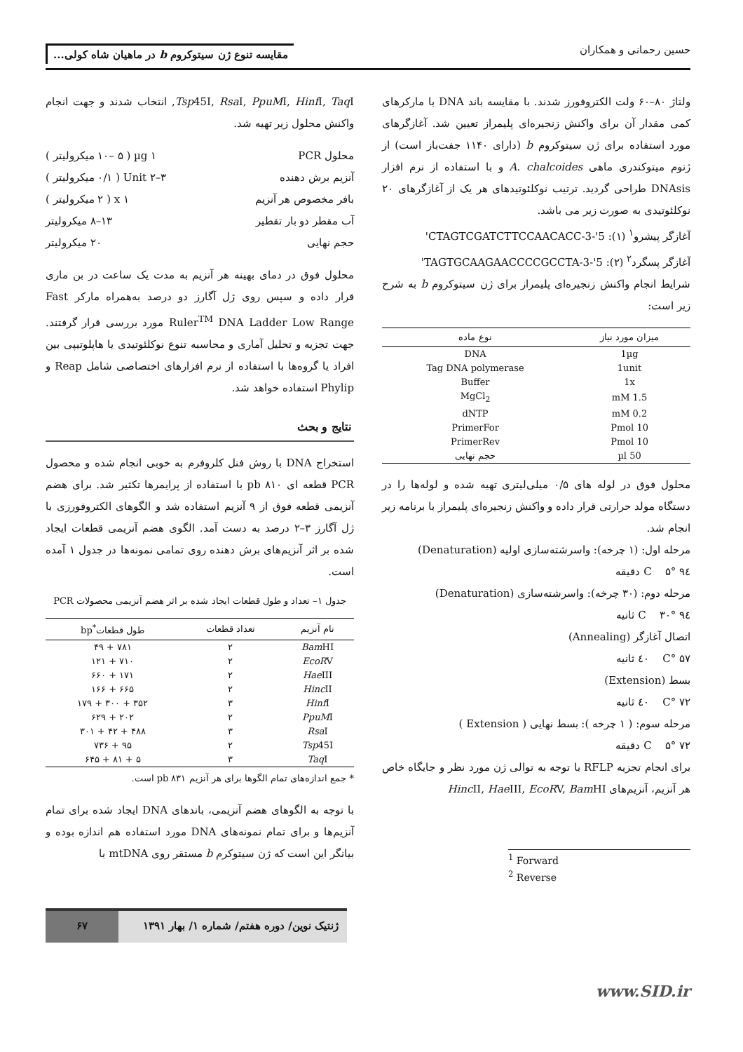حسین رحمانی و همکاران
مقایسه تنوع ژن سیتوکروم b در ماهیان شاه کولی...
ولتاژ ۸۰–۶۰ ولت الکتروفورز شدند. با مقایسه باند DNA با مارکرهای کمی مقدار آن برای واکنش زنجیره‌ای پلیمراز تعیین شد. آغازگرهای مورد استفاده برای ژن سیتوکروم b (دارای ۱۱۴۰ جفت‌باز است) از ژنوم میتوکندری ماهی A. chalcoides و با استفاده از نرم افزار DNAsis طراحی گردید. ترتیب نوکلئوتیدهای هر یک از آغازگرهای ۲۰ نوکلئوتیدی به صورت زیر می باشد.
آغازگر پیشرو<sup>۱</sup> (۱): 5'-CTAGTCGATCTTCCAACACC-3'
آغازگر پسگرد<sup>۲</sup> (۲): 5'-TAGTGCAAGAACCCCGCCTA-3'
شرایط انجام واکنش زنجیره‌ای پلیمراز برای ژن سیتوکروم b به شرح زیر است:
| میزان مورد نیاز | نوع ماده |
| --- | --- |
| 1µg | DNA |
| 1unit | Tag DNA polymerase |
| 1x | Buffer |
| 1.5 mM | MgCl<sub>2</sub> |
| 0.2 mM | dNTP |
| 10 Pmol | PrimerFor |
| 10 Pmol | PrimerRev |
| 50 µl | حجم نهایی |
محلول فوق در لوله های ۰/۵ میلی‌لیتری تهیه شده و لوله‌ها را در دستگاه مولد حرارتی قرار داده و واکنش زنجیره‌ای پلیمراز با برنامه زیر انجام شد.
مرحله اول: (۱ چرخه): واسرشته‌سازی اولیه (Denaturation)
۹٤ °C ۵ دقیقه
مرحله دوم: (۳۰ چرخه): واسرشته‌سازی (Denaturation)
۹٤ °C ۳۰ ثانیه
اتصال آغازگر (Annealing)
۵۷ °C ٤۰ ثانیه
بسط (Extension)
۷۲ °C ٤۰ ثانیه
مرحله سوم: ( ۱ چرخه ): بسط نهایی ( Extension )
۷۲ °C ۵ دقیقه
برای انجام تجزیه RFLP با توجه به توالی ژن مورد نظر و جایگاه خاص هر آنزیم، آنزیم‌های Hinc II, Hae III, EcoRV, Bam HI
<sup>1</sup> Forward
<sup>2</sup> Reverse
Tsp45I, Rsa I, PpuMI, Hinf I, Taq I, انتخاب شدند و جهت انجام واکنش محلول زیر تهیه شد.
محلول PCR ۱ µg ( ۱۰– ۵ میکرولیتر )
آنزیم برش دهنده ۳–۲ Unit ( ۰/۱ میکرولیتر )
بافر مخصوص هر آنزیم x ۱ ( ۲ میکرولیتر )
آب مقطر دو بار تقطیر ۱۳–۸ میکرولیتر
حجم نهایی ۲۰ میکرولیتر
محلول فوق در دمای بهینه هر آنزیم به مدت یک ساعت در بن ماری قرار داده و سپس روی ژل آگارز دو درصد به‌همراه مارکر Fast Ruler<sup>TM</sup> DNA Ladder Low Range مورد بررسی قرار گرفتند. جهت تجزیه و تحلیل آماری و محاسبه تنوع نوکلئوتیدی یا هاپلوتیپی بین افراد یا گروه‌ها با استفاده از نرم افزارهای اختصاصی شامل Reap و Phylip استفاده خواهد شد.
نتایج و بحث
استخراج DNA با روش فنل کلروفرم به خوبی انجام شده و محصول PCR قطعه ای pb ۸۱۰ با استفاده از پرایمرها تکثیر شد. برای هضم آنزیمی قطعه فوق از ۹ آنزیم استفاده شد و الگوهای الکتروفورزی با ژل آگارز ۳–۲ درصد به دست آمد. الگوی هضم آنزیمی قطعات ایجاد شده بر اثر آنزیم‌های برش دهنده روی تمامی نمونه‌ها در جدول ۱ آمده است.
جدول ۱– تعداد و طول قطعات ایجاد شده بر اثر هضم آنزیمی محصولات PCR
| نام آنزیم | تعداد قطعات | طول قطعات<sup>*</sup>bp |
| --- | --- | --- |
| Bam HI | ۲ | ۷۸۱ + ۴۹ |
| EcoR V | ۲ | ۷۱۰ + ۱۲۱ |
| Hae III | ۲ | ۱۷۱ + ۶۶۰ |
| Hinc II | ۲ | ۶۶۵ + ۱۶۶ |
| Hinf I | ۳ | ۳۵۲ + ۳۰۰ + ۱۷۹ |
| PpuM I | ۲ | ۲۰۲ + ۶۲۹ |
| Rsa I | ۳ | ۴۸۸ + ۴۲ + ۳۰۱ |
| Tsp 45I | ۲ | ۹۵ + ۷۳۶ |
| Taq I | ۳ | ۵ + ۸۱ + ۶۴۵ |
* جمع اندازه‌های تمام الگوها برای هر آنزیم pb ۸۳۱ است.
با توجه به الگوهای هضم آنزیمی، باندهای DNA ایجاد شده برای تمام آنزیم‌ها و برای تمام نمونه‌های DNA مورد استفاده هم اندازه بوده و بیانگر این است که ژن سیتوکرم b مستقر روی mtDNA با
ژنتیک نوین/ دوره هفتم/ شماره ۱/ بهار ۱۳۹۱
۶۷
www.SID.ir